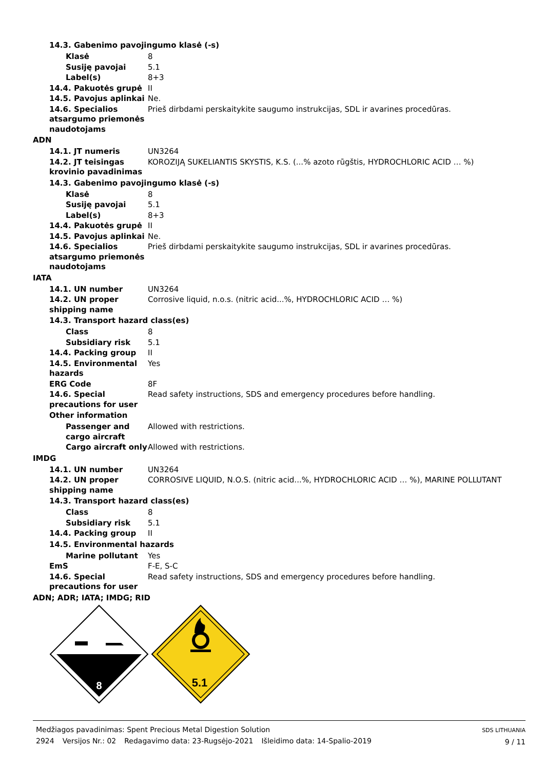14.3. Gabenimo pavojingumo klasė (-s)
Klasė 8
Susiję pavojai 5.1
Label(s) 8+3
14.4. Pakuotės grupė II
14.5. Pavojus aplinkai Ne.
14.6. Specialios atsargumo priemonės naudotojams
Prieš dirbdami perskaitykite saugumo instrukcijas, SDL ir avarines procedūras.
ADN
14.1. JT numeris UN3264
14.2. JT teisingas krovinio pavadinimas
KOROZIJĄ SUKELIANTIS SKYSTIS, K.S. (...% azoto rūgštis, HYDROCHLORIC ACID … %)
14.3. Gabenimo pavojingumo klasė (-s)
Klasė 8
Susiję pavojai 5.1
Label(s) 8+3
14.4. Pakuotės grupė II
14.5. Pavojus aplinkai Ne.
14.6. Specialios atsargumo priemonės naudotojams
Prieš dirbdami perskaitykite saugumo instrukcijas, SDL ir avarines procedūras.
IATA
14.1. UN number UN3264
14.2. UN proper shipping name
Corrosive liquid, n.o.s. (nitric acid...%, HYDROCHLORIC ACID … %)
14.3. Transport hazard class(es)
Class 8
Subsidiary risk 5.1
14.4. Packing group II
14.5. Environmental hazards
Yes
ERG Code 8F
14.6. Special precautions for user
Read safety instructions, SDS and emergency procedures before handling.
Other information
Passenger and cargo aircraft
Allowed with restrictions.
Cargo aircraft only Allowed with restrictions.
IMDG
14.1. UN number UN3264
14.2. UN proper shipping name
CORROSIVE LIQUID, N.O.S. (nitric acid...%, HYDROCHLORIC ACID … %), MARINE POLLUTANT
14.3. Transport hazard class(es)
Class 8
Subsidiary risk 5.1
14.4. Packing group II
14.5. Environmental hazards
Marine pollutant Yes
EmS F-E, S-C
14.6. Special precautions for user
Read safety instructions, SDS and emergency procedures before handling.
ADN; ADR; IATA; IMDG; RID
8
5.1
Medžiagos pavadinimas: Spent Precious Metal Digestion Solution
2924 Versijos Nr.: 02 Redagavimo data: 23-Rugsėjo-2021 Išleidimo data: 14-Spalio-2019
SDS LITHUANIA
9 / 11